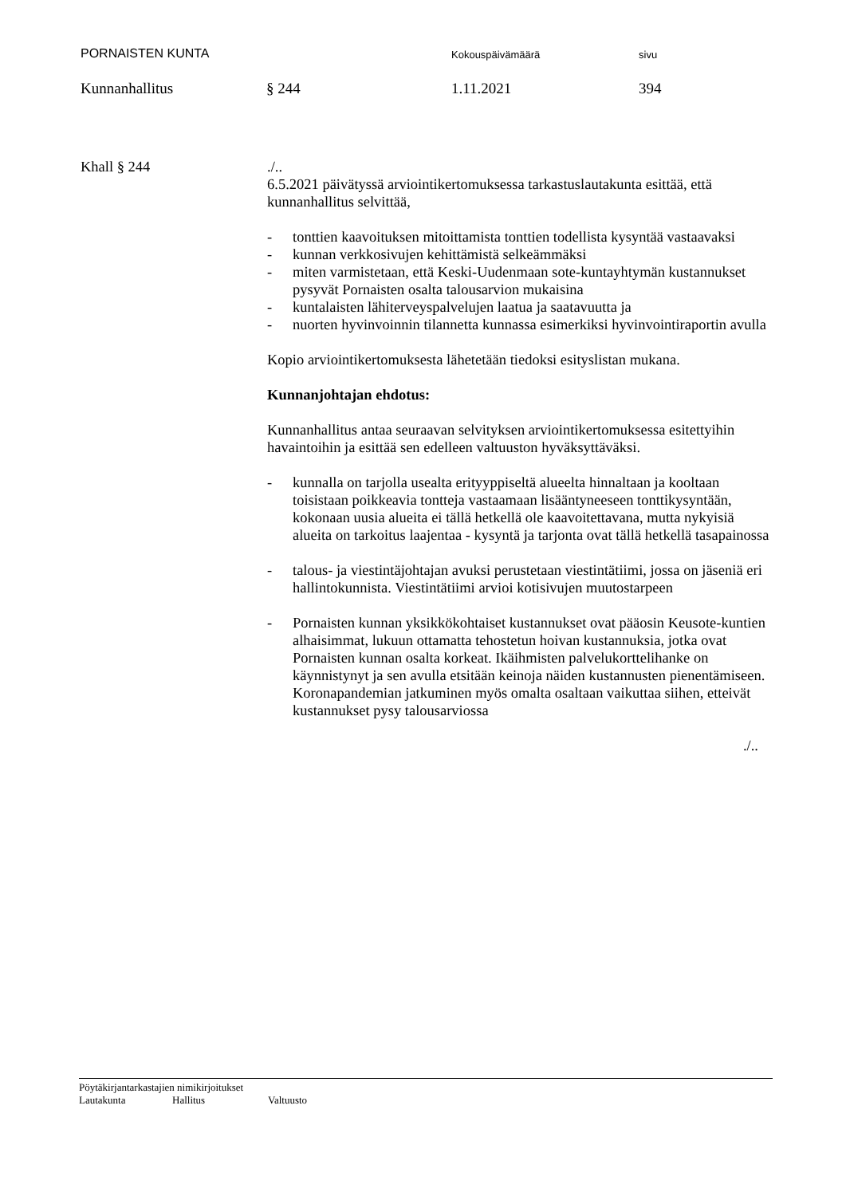PORNAISTEN KUNTA
Kokouspäivämäärä sivu
Kunnanhallitus § 244 1.11.2021 394
Khall § 244 ./..
6.5.2021 päivätyssä arviointikertomuksessa tarkastuslautakunta esittää, että kunnanhallitus selvittää,
- tonttien kaavoituksen mitoittamista tonttien todellista kysyntää vastaavaksi
- kunnan verkkosivujen kehittämistä selkeämmäksi
- miten varmistetaan, että Keski-Uudenmaan sote-kuntayhtymän kustannukset pysyvät Pornaisten osalta talousarvion mukaisina
- kuntalaisten lähiterveyspalvelujen laatua ja saatavuutta ja
- nuorten hyvinvoinnin tilannetta kunnassa esimerkiksi hyvinvointiraportin avulla
Kopio arviointikertomuksesta lähetetään tiedoksi esityslistan mukana.
Kunnanjohtajan ehdotus:
Kunnanhallitus antaa seuraavan selvityksen arviointikertomuksessa esitettyihin havaintoihin ja esittää sen edelleen valtuuston hyväksyttäväksi.
- kunnalla on tarjolla usealta erityyppiseltä alueelta hinnaltaan ja kooltaan toisistaan poikkeavia tontteja vastaamaan lisääntyneeseen tonttikysyntään, kokonaan uusia alueita ei tällä hetkellä ole kaavoitettavana, mutta nykyisiä alueita on tarkoitus laajentaa - kysyntä ja tarjonta ovat tällä hetkellä tasapainossa
- talous- ja viestintäjohtajan avuksi perustetaan viestintätiimi, jossa on jäseniä eri hallintokunnista. Viestintätiimi arvioi kotisivujen muutostarpeen
- Pornaisten kunnan yksikkökohtaiset kustannukset ovat pääosin Keusote-kuntien alhaisimmat, lukuun ottamatta tehostetun hoivan kustannuksia, jotka ovat Pornaisten kunnan osalta korkeat. Ikäihmisten palvelukorttelihanke on käynnistynyt ja sen avulla etsitään keinoja näiden kustannusten pienentämiseen. Koronapandemian jatkuminen myös omalta osaltaan vaikuttaa siihen, etteivät kustannukset pysy talousarviossa
./..
Pöytäkirjantarkastajien nimikirjoitukset
Lautakunta Hallitus Valtuusto